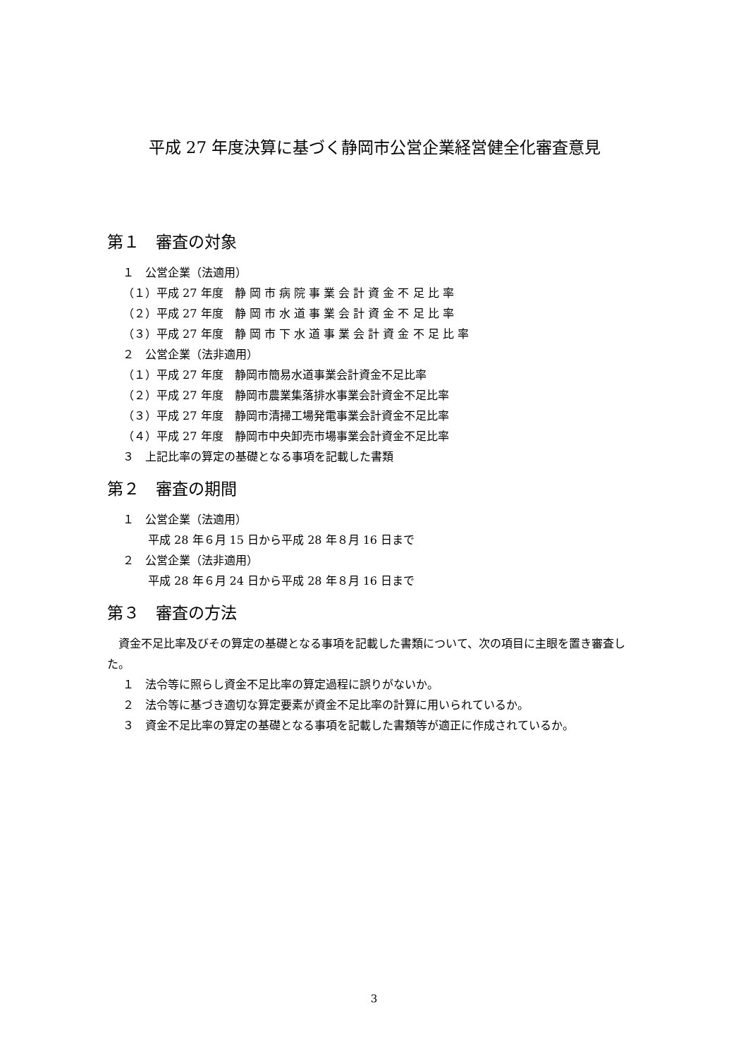平成 27 年度決算に基づく静岡市公営企業経営健全化審査意見
第１　審査の対象
１　公営企業（法適用）
（１）平成 27 年度　静 岡 市 病 院 事 業 会 計 資 金 不 足 比 率
（２）平成 27 年度　静 岡 市 水 道 事 業 会 計 資 金 不 足 比 率
（３）平成 27 年度　静 岡 市 下 水 道 事 業 会 計 資 金 不 足 比 率
２　公営企業（法非適用）
（１）平成 27 年度　静岡市簡易水道事業会計資金不足比率
（２）平成 27 年度　静岡市農業集落排水事業会計資金不足比率
（３）平成 27 年度　静岡市清掃工場発電事業会計資金不足比率
（４）平成 27 年度　静岡市中央卸売市場事業会計資金不足比率
３　上記比率の算定の基礎となる事項を記載した書類
第２　審査の期間
１　公営企業（法適用）
平成 28 年６月 15 日から平成 28 年８月 16 日まで
２　公営企業（法非適用）
平成 28 年６月 24 日から平成 28 年８月 16 日まで
第３　審査の方法
　資金不足比率及びその算定の基礎となる事項を記載した書類について、次の項目に主眼を置き審査した。
１　法令等に照らし資金不足比率の算定過程に誤りがないか。
２　法令等に基づき適切な算定要素が資金不足比率の計算に用いられているか。
３　資金不足比率の算定の基礎となる事項を記載した書類等が適正に作成されているか。
3